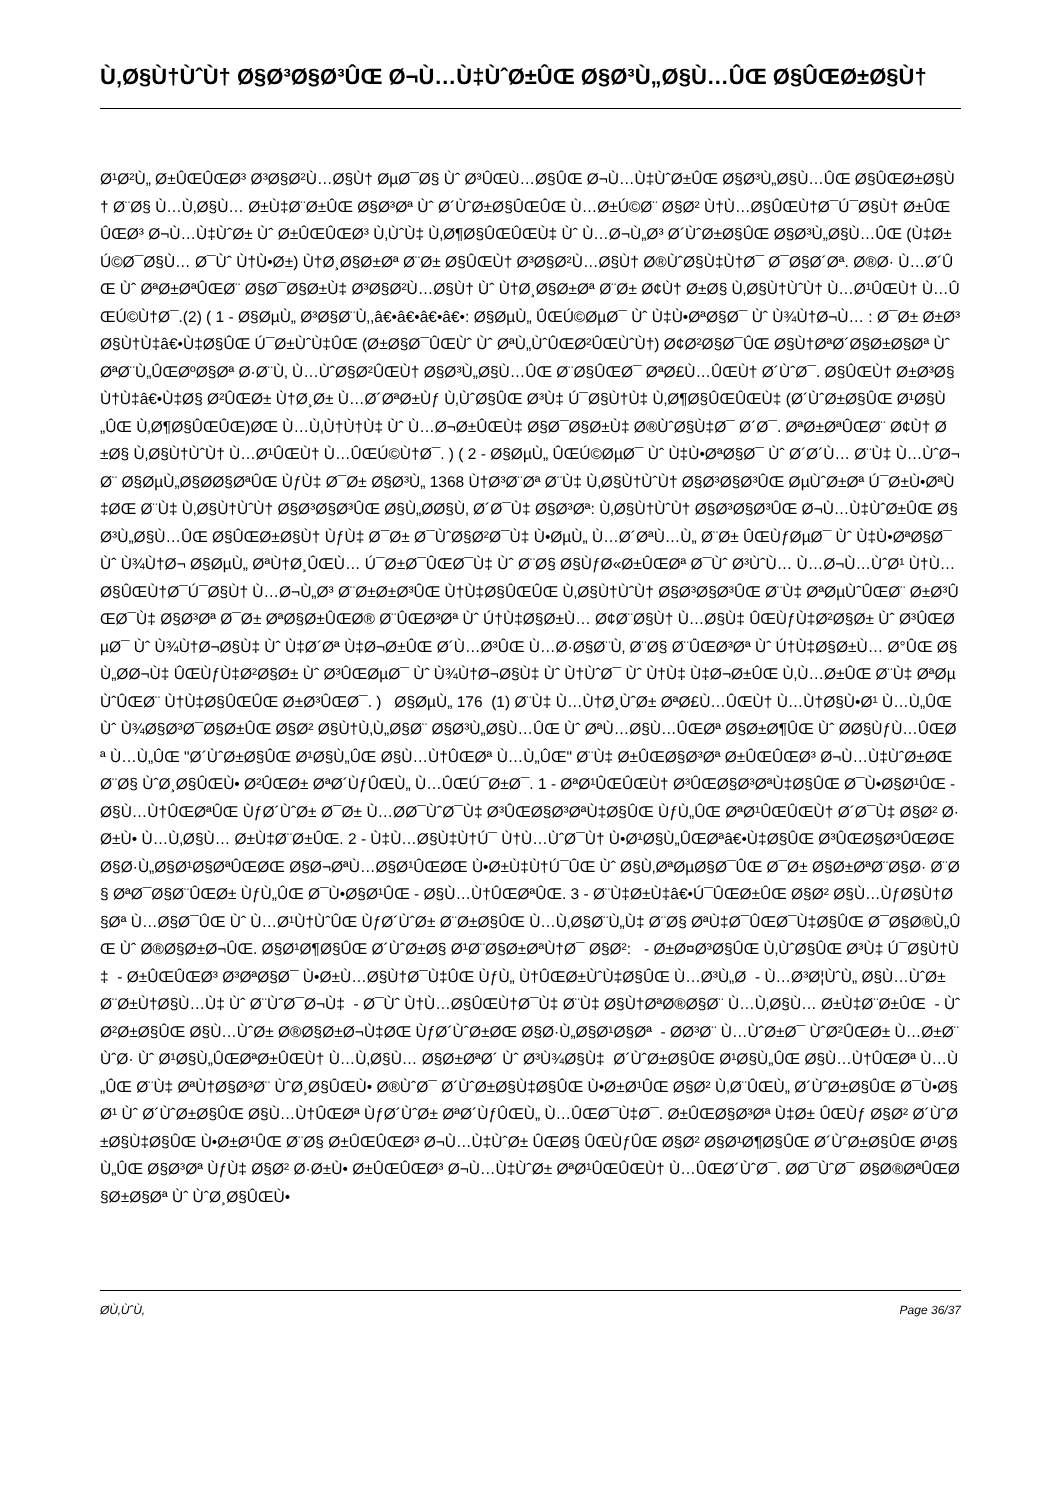Ù‚Ø§Ù†ÙˆÙ† Ø§Ø³Ø§Ø³ÛŒ Ø¬Ù…Ù‡ÙˆØ±ÛŒ Ø§Ø³Ù„Ø§Ù…ÛŒ Ø§ÛŒØ±Ø§Ù†
Ø¹Ø²Ù„ Ø±ÛŒÛŒØ³ Ø³Ø§Ø²Ù…Ø§Ù† ØµØ¯Ø§ Ùˆ Ø³ÛŒÙ…Ø§ÛŒ Ø¬Ù…Ù‡ÙˆØ±ÛŒ Ø§Ø³Ù„Ø§Ù…ÛŒ Ø§ÛŒØ±Ø§Ù† Ø¨Ø§ Ù…Ù‚Ø§Ù… Ø±Ù‡Ø¨Ø±ÛŒ Ø§Ø³Øª Ùˆ Ø´ÙˆØ±Ø§ÛŒÛŒ Ù…Ø±Ú©Ø¨ Ø§Ø² Ù†Ù…Ø§ÛŒÙ†Ø¯Ú¯Ø§Ù† Ø±ÛŒÛŒØ³ Ø¬Ù…Ù‡ÙˆØ± Ùˆ Ø±ÛŒÛŒØ³ Ù‚ÙˆÙ‡ Ù‚Ø¶Ø§ÛŒÛŒÙ‡ Ùˆ Ù…Ø¬Ù„Ø³ Ø´ÙˆØ±Ø§ÛŒ Ø§Ø³Ù„Ø§Ù…ÛŒ (Ù‡Ø± Ú©Ø¯Ø§Ù… Ø¯Ùˆ Ù†Ù•Ø±) Ù†Ø¸Ø§Ø±Øª Ø¨Ø± Ø§ÛŒÙ† Ø³Ø§Ø²Ù…Ø§Ù† Ø®ÙˆØ§Ù‡Ù†Ø¯ Ø¯Ø§Ø´Øª. Ø®Ø· Ù…Ø´ÛŒ Ùˆ ØªØ±ØªÛŒØ¨ Ø§Ø¯Ø§Ø±Ù‡ Ø³Ø§Ø²Ù…Ø§Ù† Ùˆ Ù†Ø¸Ø§Ø±Øª Ø¨Ø± Ø¢Ù† Ø±Ø§ Ù‚Ø§Ù†ÙˆÙ† Ù…Ø¹ÛŒÙ† Ù…ÛŒÚ©Ù†Ø¯.(2) ( 1 - Ø§ØµÙ„ Ø³Ø§Ø¨Ù‚,â€•â€•â€•â€•: Ø§ØµÙ„ ÛŒÚ©ØµØ¯ Ùˆ Ù‡Ù•ØªØ§Ø¯ Ùˆ Ù¾Ù†Ø¬Ù… : Ø¯Ø± Ø±Ø³Ø§Ù†Ù‡â€•Ù‡Ø§ÛŒ Ú¯Ø±ÙˆÙ‡ÛŒ (Ø±Ø§Ø¯ÛŒÙˆ Ùˆ ØªÙ„ÙˆÛŒØ²ÛŒÙˆÙ†) Ø¢Ø²Ø§Ø¯ÛŒ Ø§Ù†ØªØ´Ø§Ø±Ø§Øª Ùˆ ØªØ¨Ù„ÛŒØºØ§Øª Ø·Ø¨Ù‚ Ù…ÙˆØ§Ø²ÛŒÙ† Ø§Ø³Ù„Ø§Ù…ÛŒ Ø¨Ø§ÛŒØ¯ ØªØ£Ù…ÛŒÙ† Ø´ÙˆØ¯. Ø§ÛŒÙ† Ø±Ø³Ø§Ù†Ù‡â€•Ù‡Ø§ Ø²ÛŒØ± Ù†Ø¸Ø± Ù…Ø´ØªØ±Ùƒ Ù‚ÙˆØ§ÛŒ Ø³Ù‡ Ú¯Ø§Ù†Ù‡ Ù‚Ø¶Ø§ÛŒÛŒÙ‡ (Ø´ÙˆØ±Ø§ÛŒ Ø¹Ø§Ù„ÛŒ Ù‚Ø¶Ø§ÛŒÛŒ)ØŒ Ù…Ù‚Ù†Ù†Ù‡ Ùˆ Ù…Ø¬Ø±ÛŒÙ‡ Ø§Ø¯Ø§Ø±Ù‡ Ø®ÙˆØ§Ù‡Ø¯ Ø´Ø¯. ØªØ±ØªÛŒØ¨ Ø¢Ù† Ø±Ø§ Ù‚Ø§Ù†ÙˆÙ† Ù…Ø¹ÛŒÙ† Ù…ÛŒÚ©Ù†Ø¯. ) ( 2 - Ø§ØµÙ„ ÛŒÚ©ØµØ¯ Ùˆ Ù‡Ù•ØªØ§Ø¯ Ùˆ Ø´Ø´Ù… Ø¨Ù‡ Ù…ÙˆØ¬Ø¨ Ø§ØµÙ„Ø§Ø­Ø§ØªÛŒ ÙƒÙ‡ Ø¯Ø± Ø§Ø³Ù„ 1368 Ù†Ø³Ø¨Øª Ø¨Ù‡ Ù‚Ø§Ù†ÙˆÙ† Ø§Ø³Ø§Ø³ÛŒ ØµÙˆØ±Øª Ú¯Ø±Ù•ØªÙ‡ØŒ Ø¨Ù‡ Ù‚Ø§Ù†ÙˆÙ† Ø§Ø³Ø§Ø³ÛŒ Ø§Ù„Ø­Ø§Ù‚ Ø´Ø¯Ù‡ Ø§Ø³Øª: Ù‚Ø§Ù†ÙˆÙ† Ø§Ø³Ø§Ø³ÛŒ Ø¬Ù…Ù‡ÙˆØ±ÛŒ Ø§Ø³Ù„Ø§Ù…ÛŒ Ø§ÛŒØ±Ø§Ù† ÙƒÙ‡ Ø¯Ø± Ø¯ÙˆØ§Ø²Ø¯Ù‡ Ù•ØµÙ„ Ù…Ø´ØªÙ…Ù„ Ø¨Ø± ÛŒÙƒØµØ¯ Ùˆ Ù‡Ù•ØªØ§Ø¯ Ùˆ Ù¾Ù†Ø¬ Ø§ØµÙ„ ØªÙ†Ø¸ÛŒÙ… Ú¯Ø±Ø¯ÛŒØ¯Ù‡ Ùˆ Ø¨Ø§ Ø§ÙƒØ«Ø±ÛŒØª Ø¯Ùˆ Ø³ÙˆÙ… Ù…Ø¬Ù…ÙˆØ¹ Ù†Ù…Ø§ÛŒÙ†Ø¯Ú¯Ø§Ù† Ù…Ø¬Ù„Ø³ Ø¨Ø±Ø±Ø³ÛŒ Ù†Ù‡Ø§ÛŒÛŒ Ù‚Ø§Ù†ÙˆÙ† Ø§Ø³Ø§Ø³ÛŒ Ø¨Ù‡ ØªØµÙˆÛŒØ¨ Ø±Ø³ÛŒØ¯Ù‡ Ø§Ø³Øª Ø¯Ø± ØªØ§Ø±ÛŒØ® Ø¨ÛŒØ³Øª Ùˆ Ú†Ù‡Ø§Ø±Ù… Ø¢Ø¨Ø§Ù† Ù…Ø§Ù‡ ÛŒÙƒÙ‡Ø²Ø§Ø± Ùˆ Ø³ÛŒØµØ¯ Ùˆ Ù¾Ù†Ø¬Ø§Ù‡ Ùˆ Ù‡Ø´Øª Ù‡Ø¬Ø±ÛŒ Ø´Ù…Ø³ÛŒ Ù…Ø·Ø§Ø¨Ù‚ Ø¨Ø§ Ø¨ÛŒØ³Øª Ùˆ Ú†Ù‡Ø§Ø±Ù… Ø°ÛŒ Ø§Ù„Ø­Ø¬Ù‡ ÛŒÙƒÙ‡Ø²Ø§Ø± Ùˆ Ø³ÛŒØµØ¯ Ùˆ Ù¾Ù†Ø¬Ø§Ù‡ Ùˆ Ù†ÙˆØ¯ Ùˆ Ù†Ù‡ Ù‡Ø¬Ø±ÛŒ Ù‚Ù…Ø±ÛŒ Ø¨Ù‡ ØªØµÙˆÛŒØ¨ Ù†Ù‡Ø§ÛŒÛŒ Ø±Ø³ÛŒØ¯. ) Ø§ØµÙ„ 176 (1) Ø¨Ù‡ Ù…Ù†Ø¸ÙˆØ± ØªØ£Ù…ÛŒÙ† Ù…Ù†Ø§Ù•Ø¹ Ù…Ù„ÛŒ Ùˆ Ù¾Ø§Ø³Ø¯Ø§Ø±ÛŒ Ø§Ø² Ø§Ù†Ù‚Ù„Ø§Ø¨ Ø§Ø³Ù„Ø§Ù…ÛŒ Ùˆ ØªÙ…Ø§Ù…ÛŒØª Ø§Ø±Ø¶ÛŒ Ùˆ Ø­Ø§ÙƒÙ…ÛŒØª Ù…Ù„ÛŒ "Ø´ÙˆØ±Ø§ÛŒ Ø¹Ø§Ù„ÛŒ Ø§Ù…Ù†ÛŒØª Ù…Ù„ÛŒ" Ø¨Ù‡ Ø±ÛŒØ§Ø³Øª Ø±ÛŒÛŒØ³ Ø¬Ù…Ù‡ÙˆØ±ØŒ Ø¨Ø§ ÙˆØ¸Ø§ÛŒÙ• Ø²ÛŒØ± ØªØ´ÙƒÛŒÙ„ Ù…ÛŒÚ¯Ø±Ø¯. 1 - ØªØ¹ÛŒÛŒÙ† Ø³ÛŒØ§Ø³ØªÙ‡Ø§ÛŒ Ø¯Ù•Ø§Ø¹ÛŒ - Ø§Ù…Ù†ÛŒØªÛŒ ÙƒØ´ÙˆØ± Ø¯Ø± Ù…Ø­Ø¯ÙˆØ¯Ù‡ Ø³ÛŒØ§Ø³ØªÙ‡Ø§ÛŒ ÙƒÙ„ÛŒ ØªØ¹ÛŒÛŒÙ† Ø´Ø¯Ù‡ Ø§Ø² Ø·Ø±Ù• Ù…Ù‚Ø§Ù… Ø±Ù‡Ø¨Ø±ÛŒ. 2 - Ù‡Ù…Ø§Ù‡Ù†Ú¯ Ù†Ù…ÙˆØ¯Ù† Ù•Ø¹Ø§Ù„ÛŒØªâ€•Ù‡Ø§ÛŒ Ø³ÛŒØ§Ø³ÛŒØŒ Ø§Ø·Ù„Ø§Ø¹Ø§ØªÛŒØŒ Ø§Ø¬ØªÙ…Ø§Ø¹ÛŒØŒ Ù•Ø±Ù‡Ù†Ú¯ÛŒ Ùˆ Ø§Ù‚ØªØµØ§Ø¯ÛŒ Ø¯Ø± Ø§Ø±ØªØ¨Ø§Ø· Ø¨Ø§ ØªØ¯Ø§Ø¨ÛŒØ± ÙƒÙ„ÛŒ Ø¯Ù•Ø§Ø¹ÛŒ - Ø§Ù…Ù†ÛŒØªÛŒ. 3 - Ø¨Ù‡Ø±Ù‡â€•Ú¯ÛŒØ±ÛŒ Ø§Ø² Ø§Ù…ÙƒØ§Ù†Ø§Øª Ù…Ø§Ø¯ÛŒ Ùˆ Ù…Ø¹Ù†ÙˆÛŒ ÙƒØ´ÙˆØ± Ø¨Ø±Ø§ÛŒ Ù…Ù‚Ø§Ø¨Ù„Ù‡ Ø¨Ø§ ØªÙ‡Ø¯ÛŒØ¯Ù‡Ø§ÛŒ Ø¯Ø§Ø®Ù„ÛŒ Ùˆ Ø®Ø§Ø±Ø¬ÛŒ. Ø§Ø¹Ø¶Ø§ÛŒ Ø´ÙˆØ±Ø§ Ø¹Ø¨Ø§Ø±ØªÙ†Ø¯ Ø§Ø²: - Ø±Ø¤Ø³Ø§ÛŒ Ù‚ÙˆØ§ÛŒ Ø³Ù‡ Ú¯Ø§Ù†Ù‡ - Ø±ÛŒÛŒØ³ Ø³ØªØ§Ø¯ Ù•Ø±Ù…Ø§Ù†Ø¯Ù‡ÛŒ ÙƒÙ„ Ù†ÛŒØ±ÙˆÙ‡Ø§ÛŒ Ù…Ø³Ù„Ø­ - Ù…Ø³Ø¦ÙˆÙ„ Ø§Ù…ÙˆØ± Ø¨Ø±Ù†Ø§Ù…Ù‡ Ùˆ Ø¨ÙˆØ¯Ø¬Ù‡ - Ø¯Ùˆ Ù†Ù…Ø§ÛŒÙ†Ø¯Ù‡ Ø¨Ù‡ Ø§Ù†ØªØ®Ø§Ø¨ Ù…Ù‚Ø§Ù… Ø±Ù‡Ø¨Ø±ÛŒ - ÙˆØ²Ø±Ø§ÛŒ Ø§Ù…ÙˆØ± Ø®Ø§Ø±Ø¬Ù‡ØŒ ÙƒØ´ÙˆØ±ØŒ Ø§Ø·Ù„Ø§Ø¹Ø§Øª - Ø­Ø³Ø¨ Ù…ÙˆØ±Ø¯ ÙˆØ²ÛŒØ± Ù…Ø±Ø¨ÙˆØ· Ùˆ Ø¹Ø§Ù„ÛŒØªØ±ÛŒÙ† Ù…Ù‚Ø§Ù… Ø§Ø±ØªØ´ Ùˆ Ø³Ù¾Ø§Ù‡ Ø´ÙˆØ±Ø§ÛŒ Ø¹Ø§Ù„ÛŒ Ø§Ù…Ù†ÛŒØª Ù…Ù„ÛŒ Ø¨Ù‡ ØªÙ†Ø§Ø³Ø¨ ÙˆØ¸Ø§ÛŒÙ• Ø®ÙˆØ¯ Ø´ÙˆØ±Ø§Ù‡Ø§ÛŒ Ù•Ø±Ø¹ÛŒ Ø§Ø² Ù‚Ø¨ÛŒÙ„ Ø´ÙˆØ±Ø§ÛŒ Ø¯Ù•Ø§Ø¹ Ùˆ Ø´ÙˆØ±Ø§ÛŒ Ø§Ù…Ù†ÛŒØª ÙƒØ´ÙˆØ± ØªØ´ÙƒÛŒÙ„ Ù…ÛŒØ¯Ù‡Ø¯. Ø±ÛŒØ§Ø³Øª Ù‡Ø± ÛŒÙƒ Ø§Ø² Ø´ÙˆØ±Ø§Ù‡Ø§ÛŒ Ù•Ø±Ø¹ÛŒ Ø¨Ø§ Ø±ÛŒÛŒØ³ Ø¬Ù…Ù‡ÙˆØ± ÛŒØ§ ÛŒÙƒÛŒ Ø§Ø² Ø§Ø¹Ø¶Ø§ÛŒ Ø´ÙˆØ±Ø§ÛŒ Ø¹Ø§Ù„ÛŒ Ø§Ø³Øª ÙƒÙ‡ Ø§Ø² Ø·Ø±Ù• Ø±ÛŒÛŒØ³ Ø¬Ù…Ù‡ÙˆØ± ØªØ¹ÛŒÛŒÙ† Ù…ÛŒØ´ÙˆØ¯. Ø­Ø¯ÙˆØ¯ Ø§Ø®ØªÛŒØ§Ø±Ø§Øª Ùˆ ÙˆØ¸Ø§ÛŒÙ•
Ø­Ù‚ÙˆÙ‚ Page 36/37